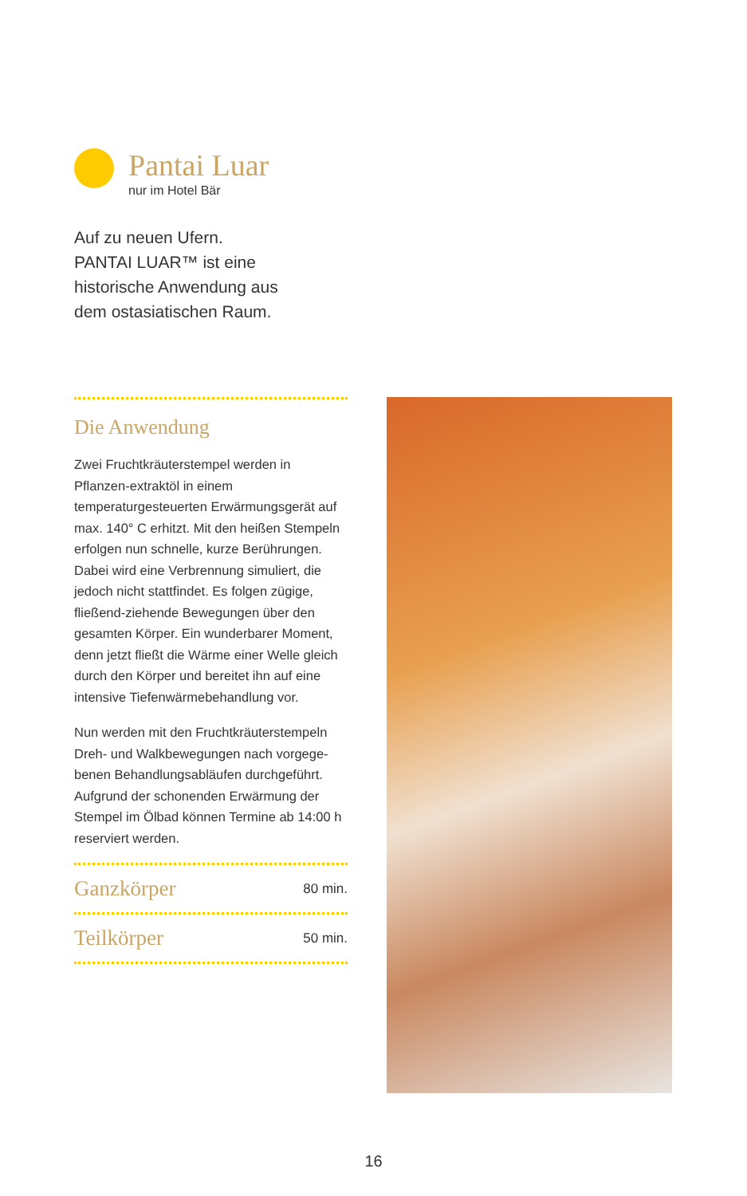Pantai Luar
nur im Hotel Bär
Auf zu neuen Ufern.
PANTAI LUAR™ ist eine
historische Anwendung aus
dem ostasiatischen Raum.
Die Anwendung
Zwei Fruchtkräuterstempel werden in Pflanzen-extraktöl in einem temperaturgesteuerten Erwärmungsgerät auf max. 140° C erhitzt. Mit den heißen Stempeln erfolgen nun schnelle, kurze Berührungen. Dabei wird eine Verbrennung simuliert, die jedoch nicht stattfindet. Es folgen zügige, fließend-ziehende Bewegungen über den gesamten Körper. Ein wunderbarer Moment, denn jetzt fließt die Wärme einer Welle gleich durch den Körper und bereitet ihn auf eine intensive Tiefenwärmebehandlung vor.
Nun werden mit den Fruchtkräuterstempeln Dreh- und Walkbewegungen nach vorgege-benen Behandlungsabläufen durchgeführt. Aufgrund der schonenden Erwärmung der Stempel im Ölbad können Termine ab 14:00 h reserviert werden.
Ganzkörper 80 min.
Teilkörper 50 min.
16